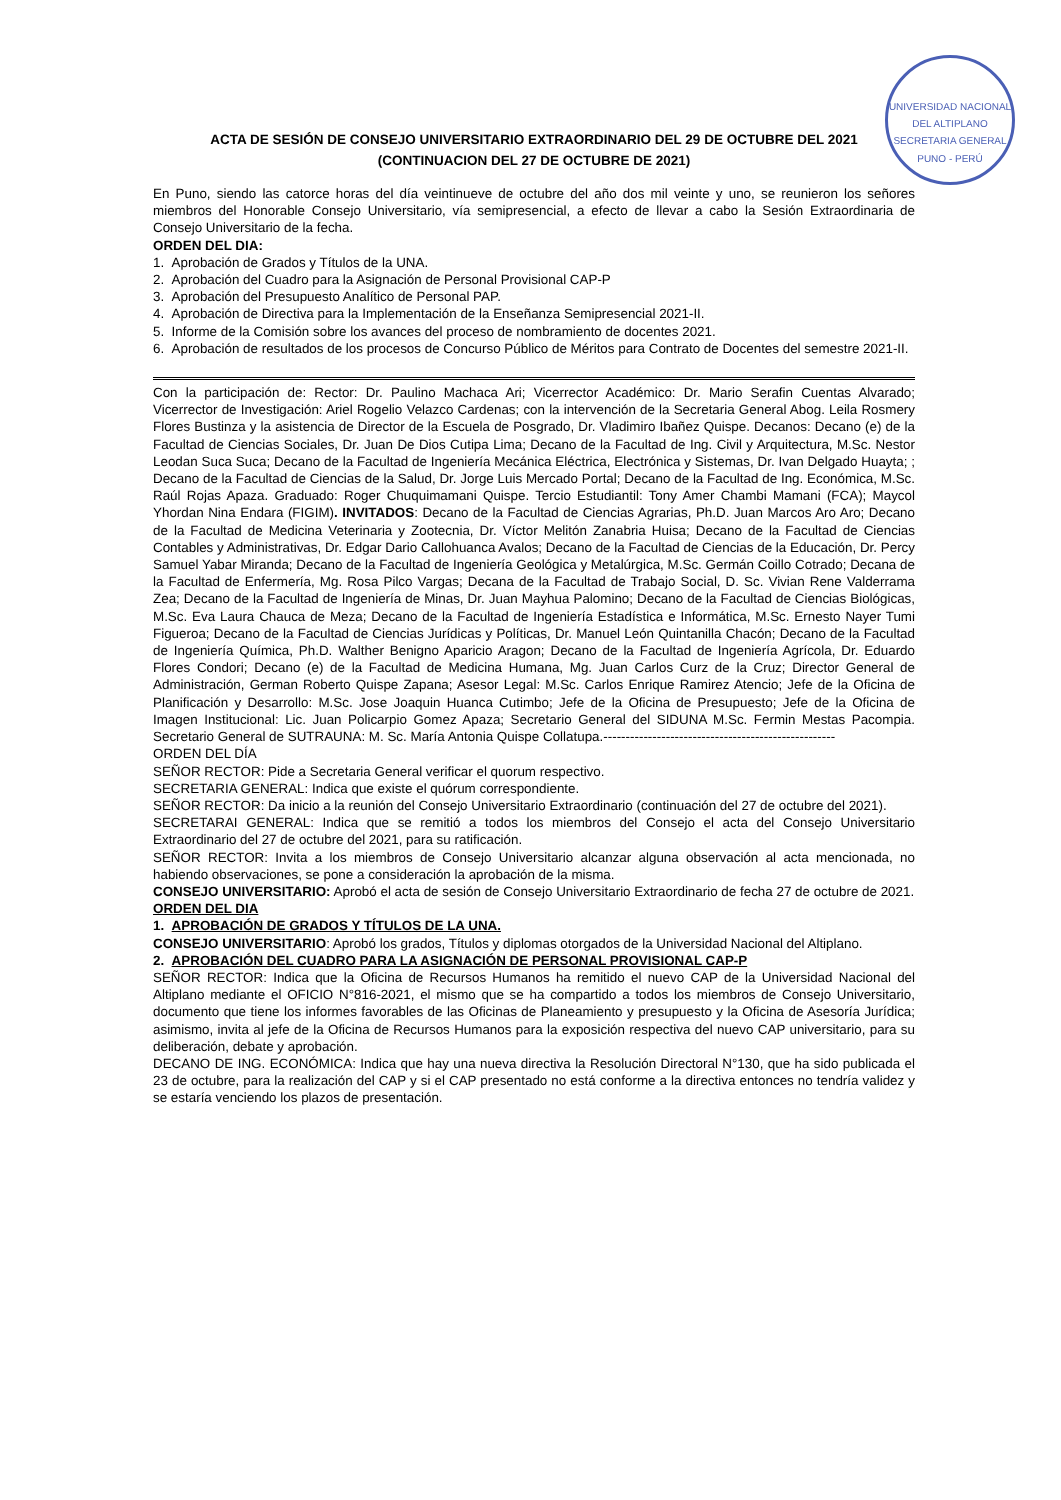UNIVERSIDAD NACIONAL DEL ALTIPLANO
SECRETARIA GENERAL
PUNO - PERÚ
ACTA DE SESIÓN DE CONSEJO UNIVERSITARIO EXTRAORDINARIO DEL 29 DE OCTUBRE DEL 2021
(CONTINUACION DEL 27 DE OCTUBRE DE 2021)
En Puno, siendo las catorce horas del día veintinueve de octubre del año dos mil veinte y uno, se reunieron los señores miembros del Honorable Consejo Universitario, vía semipresencial, a efecto de llevar a cabo la Sesión Extraordinaria de Consejo Universitario de la fecha.
ORDEN DEL DIA:
1. Aprobación de Grados y Títulos de la UNA.
2. Aprobación del Cuadro para la Asignación de Personal Provisional CAP-P
3. Aprobación del Presupuesto Analítico de Personal PAP.
4. Aprobación de Directiva para la Implementación de la Enseñanza Semipresencial 2021-II.
5. Informe de la Comisión sobre los avances del proceso de nombramiento de docentes 2021.
6. Aprobación de resultados de los procesos de Concurso Público de Méritos para Contrato de Docentes del semestre 2021-II.
Con la participación de: Rector: Dr. Paulino Machaca Ari; Vicerrector Académico: Dr. Mario Serafin Cuentas Alvarado; Vicerrector de Investigación: Ariel Rogelio Velazco Cardenas; con la intervención de la Secretaria General Abog. Leila Rosmery Flores Bustinza y la asistencia de Director de la Escuela de Posgrado, Dr. Vladimiro Ibañez Quispe. Decanos: Decano (e) de la Facultad de Ciencias Sociales, Dr. Juan De Dios Cutipa Lima; Decano de la Facultad de Ing. Civil y Arquitectura, M.Sc. Nestor Leodan Suca Suca; Decano de la Facultad de Ingeniería Mecánica Eléctrica, Electrónica y Sistemas, Dr. Ivan Delgado Huayta; ; Decano de la Facultad de Ciencias de la Salud, Dr. Jorge Luis Mercado Portal; Decano de la Facultad de Ing. Económica, M.Sc. Raúl Rojas Apaza. Graduado: Roger Chuquimamani Quispe. Tercio Estudiantil: Tony Amer Chambi Mamani (FCA); Maycol Yhordan Nina Endara (FIGIM). INVITADOS: Decano de la Facultad de Ciencias Agrarias, Ph.D. Juan Marcos Aro Aro; Decano de la Facultad de Medicina Veterinaria y Zootecnia, Dr. Víctor Melitón Zanabria Huisa; Decano de la Facultad de Ciencias Contables y Administrativas, Dr. Edgar Dario Callohuanca Avalos; Decano de la Facultad de Ciencias de la Educación, Dr. Percy Samuel Yabar Miranda; Decano de la Facultad de Ingeniería Geológica y Metalúrgica, M.Sc. Germán Coillo Cotrado; Decana de la Facultad de Enfermería, Mg. Rosa Pilco Vargas; Decana de la Facultad de Trabajo Social, D. Sc. Vivian Rene Valderrama Zea; Decano de la Facultad de Ingeniería de Minas, Dr. Juan Mayhua Palomino; Decano de la Facultad de Ciencias Biológicas, M.Sc. Eva Laura Chauca de Meza; Decano de la Facultad de Ingeniería Estadística e Informática, M.Sc. Ernesto Nayer Tumi Figueroa; Decano de la Facultad de Ciencias Jurídicas y Políticas, Dr. Manuel León Quintanilla Chacón; Decano de la Facultad de Ingeniería Química, Ph.D. Walther Benigno Aparicio Aragon; Decano de la Facultad de Ingeniería Agrícola, Dr. Eduardo Flores Condori; Decano (e) de la Facultad de Medicina Humana, Mg. Juan Carlos Curz de la Cruz; Director General de Administración, German Roberto Quispe Zapana; Asesor Legal: M.Sc. Carlos Enrique Ramirez Atencio; Jefe de la Oficina de Planificación y Desarrollo: M.Sc. Jose Joaquin Huanca Cutimbo; Jefe de la Oficina de Presupuesto; Jefe de la Oficina de Imagen Institucional: Lic. Juan Policarpio Gomez Apaza; Secretario General del SIDUNA M.Sc. Fermin Mestas Pacompia. Secretario General de SUTRAUNA: M. Sc. María Antonia Quispe Collatupa.----------------------------------------------------
ORDEN DEL DÍA
SEÑOR RECTOR: Pide a Secretaria General verificar el quorum respectivo.
SECRETARIA GENERAL: Indica que existe el quórum correspondiente.
SEÑOR RECTOR: Da inicio a la reunión del Consejo Universitario Extraordinario (continuación del 27 de octubre del 2021).
SECRETARAI GENERAL: Indica que se remitió a todos los miembros del Consejo el acta del Consejo Universitario Extraordinario del 27 de octubre del 2021, para su ratificación.
SEÑOR RECTOR: Invita a los miembros de Consejo Universitario alcanzar alguna observación al acta mencionada, no habiendo observaciones, se pone a consideración la aprobación de la misma.
CONSEJO UNIVERSITARIO: Aprobó el acta de sesión de Consejo Universitario Extraordinario de fecha 27 de octubre de 2021.
ORDEN DEL DIA
1. APROBACIÓN DE GRADOS Y TÍTULOS DE LA UNA.
CONSEJO UNIVERSITARIO: Aprobó los grados, Títulos y diplomas otorgados de la Universidad Nacional del Altiplano.
2. APROBACIÓN DEL CUADRO PARA LA ASIGNACIÓN DE PERSONAL PROVISIONAL CAP-P
SEÑOR RECTOR: Indica que la Oficina de Recursos Humanos ha remitido el nuevo CAP de la Universidad Nacional del Altiplano mediante el OFICIO N°816-2021, el mismo que se ha compartido a todos los miembros de Consejo Universitario, documento que tiene los informes favorables de las Oficinas de Planeamiento y presupuesto y la Oficina de Asesoría Jurídica; asimismo, invita al jefe de la Oficina de Recursos Humanos para la exposición respectiva del nuevo CAP universitario, para su deliberación, debate y aprobación.
DECANO DE ING. ECONÓMICA: Indica que hay una nueva directiva la Resolución Directoral N°130, que ha sido publicada el 23 de octubre, para la realización del CAP y si el CAP presentado no está conforme a la directiva entonces no tendría validez y se estaría venciendo los plazos de presentación.